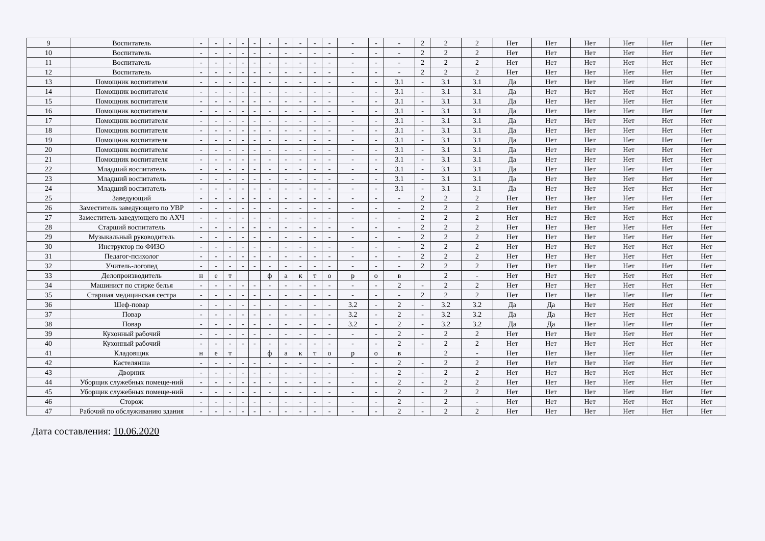| 9 | Воспитатель | - | - | - | - | - | - | - | - | - | - | - | - | - | 2 | 2 | 2 | Нет | Нет | Нет | Нет | Нет | Нет |
| 10 | Воспитатель | - | - | - | - | - | - | - | - | - | - | - | - | - | 2 | 2 | 2 | Нет | Нет | Нет | Нет | Нет | Нет |
| 11 | Воспитатель | - | - | - | - | - | - | - | - | - | - | - | - | - | 2 | 2 | 2 | Нет | Нет | Нет | Нет | Нет | Нет |
| 12 | Воспитатель | - | - | - | - | - | - | - | - | - | - | - | - | - | 2 | 2 | 2 | Нет | Нет | Нет | Нет | Нет | Нет |
| 13 | Помощник воспитателя | - | - | - | - | - | - | - | - | - | - | - | - | 3.1 | - | 3.1 | 3.1 | Да | Нет | Нет | Нет | Нет | Нет |
| 14 | Помощник воспитателя | - | - | - | - | - | - | - | - | - | - | - | - | 3.1 | - | 3.1 | 3.1 | Да | Нет | Нет | Нет | Нет | Нет |
| 15 | Помощник воспитателя | - | - | - | - | - | - | - | - | - | - | - | - | 3.1 | - | 3.1 | 3.1 | Да | Нет | Нет | Нет | Нет | Нет |
| 16 | Помощник воспитателя | - | - | - | - | - | - | - | - | - | - | - | - | 3.1 | - | 3.1 | 3.1 | Да | Нет | Нет | Нет | Нет | Нет |
| 17 | Помощник воспитателя | - | - | - | - | - | - | - | - | - | - | - | - | 3.1 | - | 3.1 | 3.1 | Да | Нет | Нет | Нет | Нет | Нет |
| 18 | Помощник воспитателя | - | - | - | - | - | - | - | - | - | - | - | - | 3.1 | - | 3.1 | 3.1 | Да | Нет | Нет | Нет | Нет | Нет |
| 19 | Помощник воспитателя | - | - | - | - | - | - | - | - | - | - | - | - | 3.1 | - | 3.1 | 3.1 | Да | Нет | Нет | Нет | Нет | Нет |
| 20 | Помощник воспитателя | - | - | - | - | - | - | - | - | - | - | - | - | 3.1 | - | 3.1 | 3.1 | Да | Нет | Нет | Нет | Нет | Нет |
| 21 | Помощник воспитателя | - | - | - | - | - | - | - | - | - | - | - | - | 3.1 | - | 3.1 | 3.1 | Да | Нет | Нет | Нет | Нет | Нет |
| 22 | Младший воспитатель | - | - | - | - | - | - | - | - | - | - | - | - | 3.1 | - | 3.1 | 3.1 | Да | Нет | Нет | Нет | Нет | Нет |
| 23 | Младший воспитатель | - | - | - | - | - | - | - | - | - | - | - | - | 3.1 | - | 3.1 | 3.1 | Да | Нет | Нет | Нет | Нет | Нет |
| 24 | Младший воспитатель | - | - | - | - | - | - | - | - | - | - | - | - | 3.1 | - | 3.1 | 3.1 | Да | Нет | Нет | Нет | Нет | Нет |
| 25 | Заведующий | - | - | - | - | - | - | - | - | - | - | - | - | - | 2 | 2 | 2 | Нет | Нет | Нет | Нет | Нет | Нет |
| 26 | Заместитель заведующего по УВР | - | - | - | - | - | - | - | - | - | - | - | - | - | 2 | 2 | 2 | Нет | Нет | Нет | Нет | Нет | Нет |
| 27 | Заместитель заведующего по АХЧ | - | - | - | - | - | - | - | - | - | - | - | - | - | 2 | 2 | 2 | Нет | Нет | Нет | Нет | Нет | Нет |
| 28 | Старший воспитатель | - | - | - | - | - | - | - | - | - | - | - | - | - | 2 | 2 | 2 | Нет | Нет | Нет | Нет | Нет | Нет |
| 29 | Музыкальный руководитель | - | - | - | - | - | - | - | - | - | - | - | - | - | 2 | 2 | 2 | Нет | Нет | Нет | Нет | Нет | Нет |
| 30 | Инструктор по ФИЗО | - | - | - | - | - | - | - | - | - | - | - | - | - | 2 | 2 | 2 | Нет | Нет | Нет | Нет | Нет | Нет |
| 31 | Педагог-психолог | - | - | - | - | - | - | - | - | - | - | - | - | - | 2 | 2 | 2 | Нет | Нет | Нет | Нет | Нет | Нет |
| 32 | Учитель-логопед | - | - | - | - | - | - | - | - | - | - | - | - | - | 2 | 2 | 2 | Нет | Нет | Нет | Нет | Нет | Нет |
| 33 | Делопроизводитель | н | е | т | | | ф | а | к | т | о | р | о | в | | 2 | - | Нет | Нет | Нет | Нет | Нет | Нет |
| 34 | Машинист по стирке белья | - | - | - | - | - | - | - | - | - | - | - | - | 2 | - | 2 | 2 | Нет | Нет | Нет | Нет | Нет | Нет |
| 35 | Старшая медицинская сестра | - | - | - | - | - | - | - | - | - | - | - | - | - | 2 | 2 | 2 | Нет | Нет | Нет | Нет | Нет | Нет |
| 36 | Шеф-повар | - | - | - | - | - | - | - | - | - | - | 3.2 | - | 2 | - | 3.2 | 3.2 | Да | Да | Нет | Нет | Нет | Нет |
| 37 | Повар | - | - | - | - | - | - | - | - | - | - | 3.2 | - | 2 | - | 3.2 | 3.2 | Да | Да | Нет | Нет | Нет | Нет |
| 38 | Повар | - | - | - | - | - | - | - | - | - | - | 3.2 | - | 2 | - | 3.2 | 3.2 | Да | Да | Нет | Нет | Нет | Нет |
| 39 | Кухонный рабочий | - | - | - | - | - | - | - | - | - | - | - | - | 2 | - | 2 | 2 | Нет | Нет | Нет | Нет | Нет | Нет |
| 40 | Кухонный рабочий | - | - | - | - | - | - | - | - | - | - | - | - | 2 | - | 2 | 2 | Нет | Нет | Нет | Нет | Нет | Нет |
| 41 | Кладовщик | н | е | т | | | ф | а | к | т | о | р | о | в | | 2 | - | Нет | Нет | Нет | Нет | Нет | Нет |
| 42 | Кастелянша | - | - | - | - | - | - | - | - | - | - | - | - | 2 | - | 2 | 2 | Нет | Нет | Нет | Нет | Нет | Нет |
| 43 | Дворник | - | - | - | - | - | - | - | - | - | - | - | - | 2 | - | 2 | 2 | Нет | Нет | Нет | Нет | Нет | Нет |
| 44 | Уборщик служебных помеще-ний | - | - | - | - | - | - | - | - | - | - | - | - | 2 | - | 2 | 2 | Нет | Нет | Нет | Нет | Нет | Нет |
| 45 | Уборщик служебных помеще-ний | - | - | - | - | - | - | - | - | - | - | - | - | 2 | - | 2 | 2 | Нет | Нет | Нет | Нет | Нет | Нет |
| 46 | Сторож | - | - | - | - | - | - | - | - | - | - | - | - | 2 | - | 2 | - | Нет | Нет | Нет | Нет | Нет | Нет |
| 47 | Рабочий по обслуживанию здания | - | - | - | - | - | - | - | - | - | - | - | - | 2 | - | 2 | 2 | Нет | Нет | Нет | Нет | Нет | Нет |
Дата составления: 10.06.2020